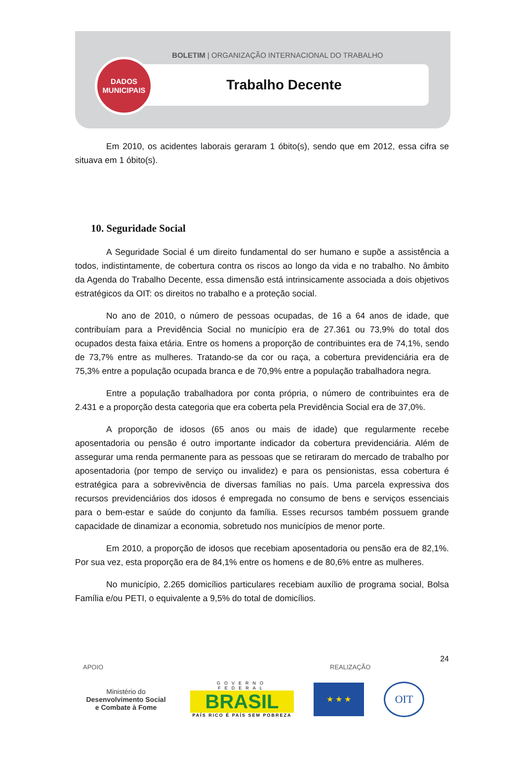BOLETIM | ORGANIZAÇÃO INTERNACIONAL DO TRABALHO
Trabalho Decente
DADOS
MUNICIPAIS
Em 2010, os acidentes laborais geraram 1 óbito(s), sendo que em 2012, essa cifra se situava em 1 óbito(s).
10. Seguridade Social
A Seguridade Social é um direito fundamental do ser humano e supõe a assistência a todos, indistintamente, de cobertura contra os riscos ao longo da vida e no trabalho. No âmbito da Agenda do Trabalho Decente, essa dimensão está intrinsicamente associada a dois objetivos estratégicos da OIT: os direitos no trabalho e a proteção social.
No ano de 2010, o número de pessoas ocupadas, de 16 a 64 anos de idade, que contribuíam para a Previdência Social no município era de 27.361 ou 73,9% do total dos ocupados desta faixa etária. Entre os homens a proporção de contribuintes era de 74,1%, sendo de 73,7% entre as mulheres. Tratando-se da cor ou raça, a cobertura previdenciária era de 75,3% entre a população ocupada branca e de 70,9% entre a população trabalhadora negra.
Entre a população trabalhadora por conta própria, o número de contribuintes era de 2.431 e a proporção desta categoria que era coberta pela Previdência Social era de 37,0%.
A proporção de idosos (65 anos ou mais de idade) que regularmente recebe aposentadoria ou pensão é outro importante indicador da cobertura previdenciária. Além de assegurar uma renda permanente para as pessoas que se retiraram do mercado de trabalho por aposentadoria (por tempo de serviço ou invalidez) e para os pensionistas, essa cobertura é estratégica para a sobrevivência de diversas famílias no país. Uma parcela expressiva dos recursos previdenciários dos idosos é empregada no consumo de bens e serviços essenciais para o bem-estar e saúde do conjunto da família. Esses recursos também possuem grande capacidade de dinamizar a economia, sobretudo nos municípios de menor porte.
Em 2010, a proporção de idosos que recebiam aposentadoria ou pensão era de 82,1%. Por sua vez, esta proporção era de 84,1% entre os homens e de 80,6% entre as mulheres.
No município, 2.265 domicílios particulares recebiam auxílio de programa social, Bolsa Família e/ou PETI, o equivalente a 9,5% do total de domicílios.
24
APOIO REALIZAÇÃO
Ministério do
Desenvolvimento Social
e Combate à Fome
GOVERNO FEDERAL
BRASIL
PAÍS RICO É PAÍS SEM POBREZA
★ ★ ★
OIT